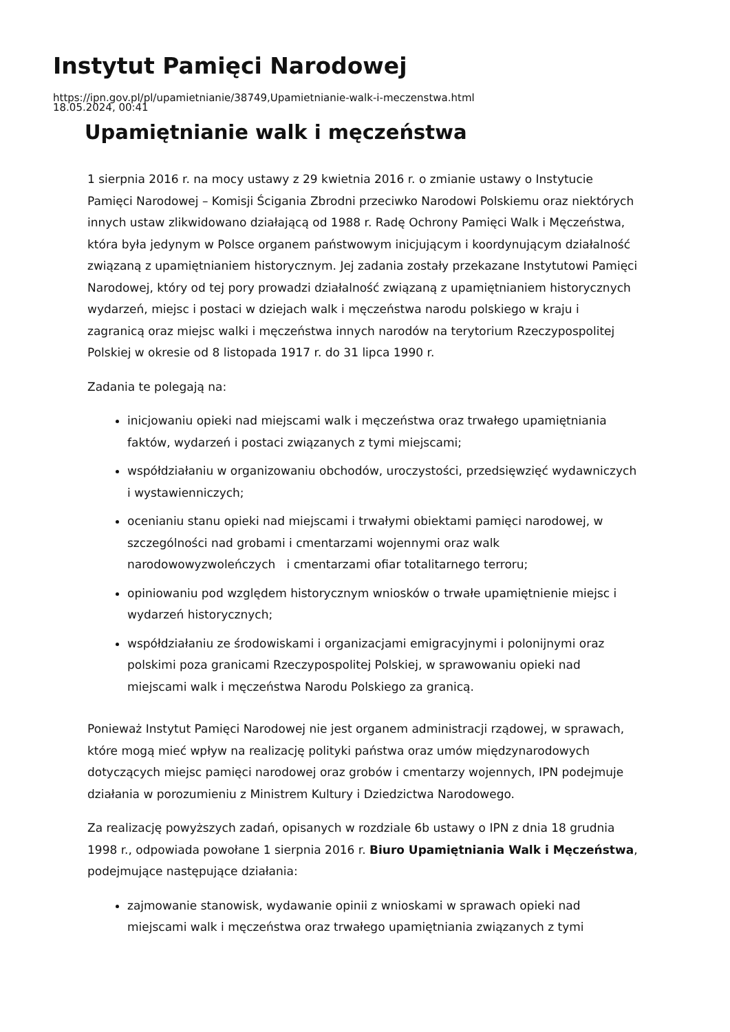Instytut Pamięci Narodowej
https://ipn.gov.pl/pl/upamietnianie/38749,Upamietnianie-walk-i-meczenstwa.html
18.05.2024, 00:41
Upamiętnianie walk i męczeństwa
1 sierpnia 2016 r. na mocy ustawy z 29 kwietnia 2016 r. o zmianie ustawy o Instytucie Pamięci Narodowej – Komisji Ścigania Zbrodni przeciwko Narodowi Polskiemu oraz niektórych innych ustaw zlikwidowano działającą od 1988 r. Radę Ochrony Pamięci Walk i Męczeństwa, która była jedynym w Polsce organem państwowym inicjującym i koordynującym działalność związaną z upamiętnianiem historycznym. Jej zadania zostały przekazane Instytutowi Pamięci Narodowej, który od tej pory prowadzi działalność związaną z upamiętnianiem historycznych wydarzeń, miejsc i postaci w dziejach walk i męczeństwa narodu polskiego w kraju i zagranicą oraz miejsc walki i męczeństwa innych narodów na terytorium Rzeczypospolitej Polskiej w okresie od 8 listopada 1917 r. do 31 lipca 1990 r.
Zadania te polegają na:
inicjowaniu opieki nad miejscami walk i męczeństwa oraz trwałego upamiętniania faktów, wydarzeń i postaci związanych z tymi miejscami;
współdziałaniu w organizowaniu obchodów, uroczystości, przedsięwzięć wydawniczych i wystawienniczych;
ocenianiu stanu opieki nad miejscami i trwałymi obiektami pamięci narodowej, w szczególności nad grobami i cmentarzami wojennymi oraz walk narodowowyzwoleńczych i cmentarzami ofiar totalitarnego terroru;
opiniowaniu pod względem historycznym wniosków o trwałe upamiętnienie miejsc i wydarzeń historycznych;
współdziałaniu ze środowiskami i organizacjami emigracyjnymi i polonijnymi oraz polskimi poza granicami Rzeczypospolitej Polskiej, w sprawowaniu opieki nad miejscami walk i męczeństwa Narodu Polskiego za granicą.
Ponieważ Instytut Pamięci Narodowej nie jest organem administracji rządowej, w sprawach, które mogą mieć wpływ na realizację polityki państwa oraz umów międzynarodowych dotyczących miejsc pamięci narodowej oraz grobów i cmentarzy wojennych, IPN podejmuje działania w porozumieniu z Ministrem Kultury i Dziedzictwa Narodowego.
Za realizację powyższych zadań, opisanych w rozdziale 6b ustawy o IPN z dnia 18 grudnia 1998 r., odpowiada powołane 1 sierpnia 2016 r. Biuro Upamiętniania Walk i Męczeństwa, podejmujące następujące działania:
zajmowanie stanowisk, wydawanie opinii z wnioskami w sprawach opieki nad miejscami walk i męczeństwa oraz trwałego upamiętniania związanych z tymi